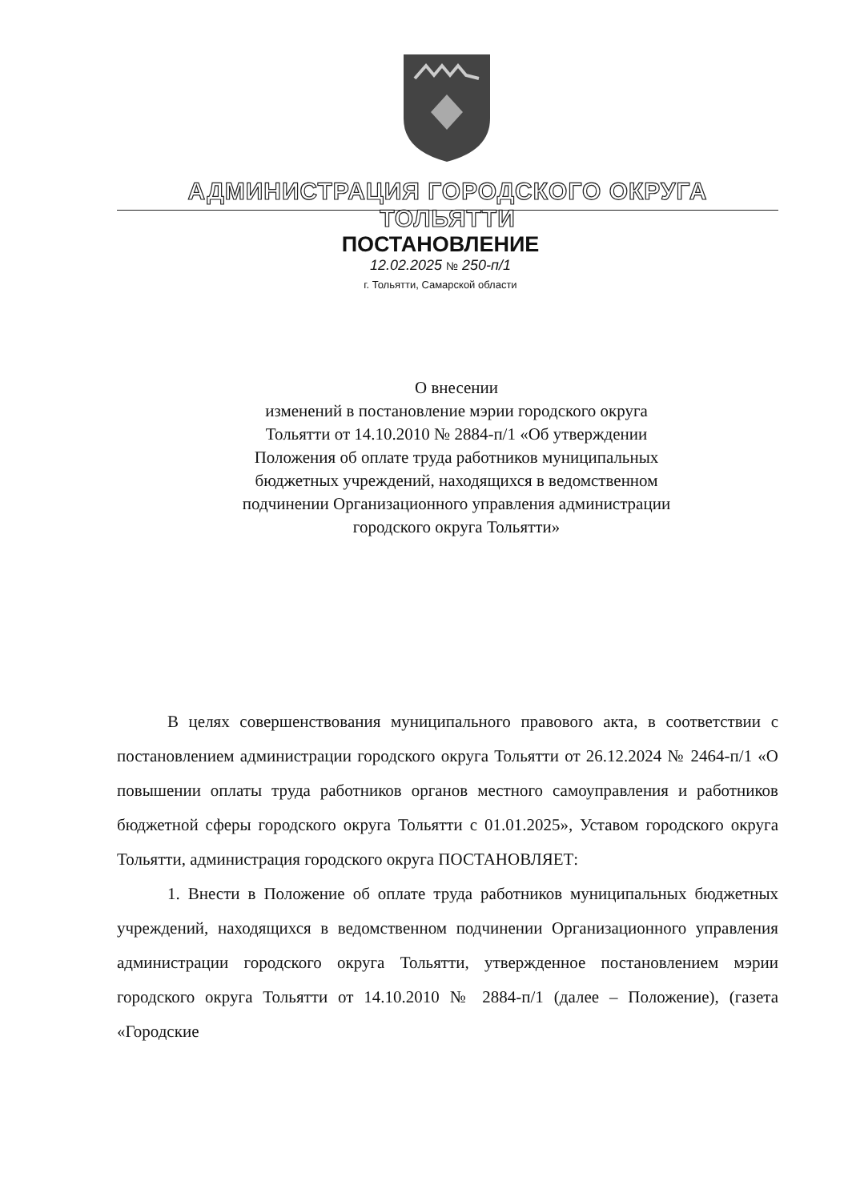АДМИНИСТРАЦИЯ ГОРОДСКОГО ОКРУГА ТОЛЬЯТТИ
ПОСТАНОВЛЕНИЕ
12.02.2025 № 250-п/1
г. Тольятти, Самарской области
О внесении
изменений в постановление мэрии городского округа Тольятти от 14.10.2010 № 2884-п/1 «Об утверждении Положения об оплате труда работников муниципальных бюджетных учреждений, находящихся в ведомственном подчинении Организационного управления администрации городского округа Тольятти»
В целях совершенствования муниципального правового акта, в соответствии с постановлением администрации городского округа Тольятти от 26.12.2024 № 2464-п/1 «О повышении оплаты труда работников органов местного самоуправления и работников бюджетной сферы городского округа Тольятти с 01.01.2025», Уставом городского округа Тольятти, администрация городского округа ПОСТАНОВЛЯЕТ:
1. Внести в Положение об оплате труда работников муниципальных бюджетных учреждений, находящихся в ведомственном подчинении Организационного управления администрации городского округа Тольятти, утвержденное постановлением мэрии городского округа Тольятти от 14.10.2010 № 2884-п/1 (далее – Положение), (газета «Городские